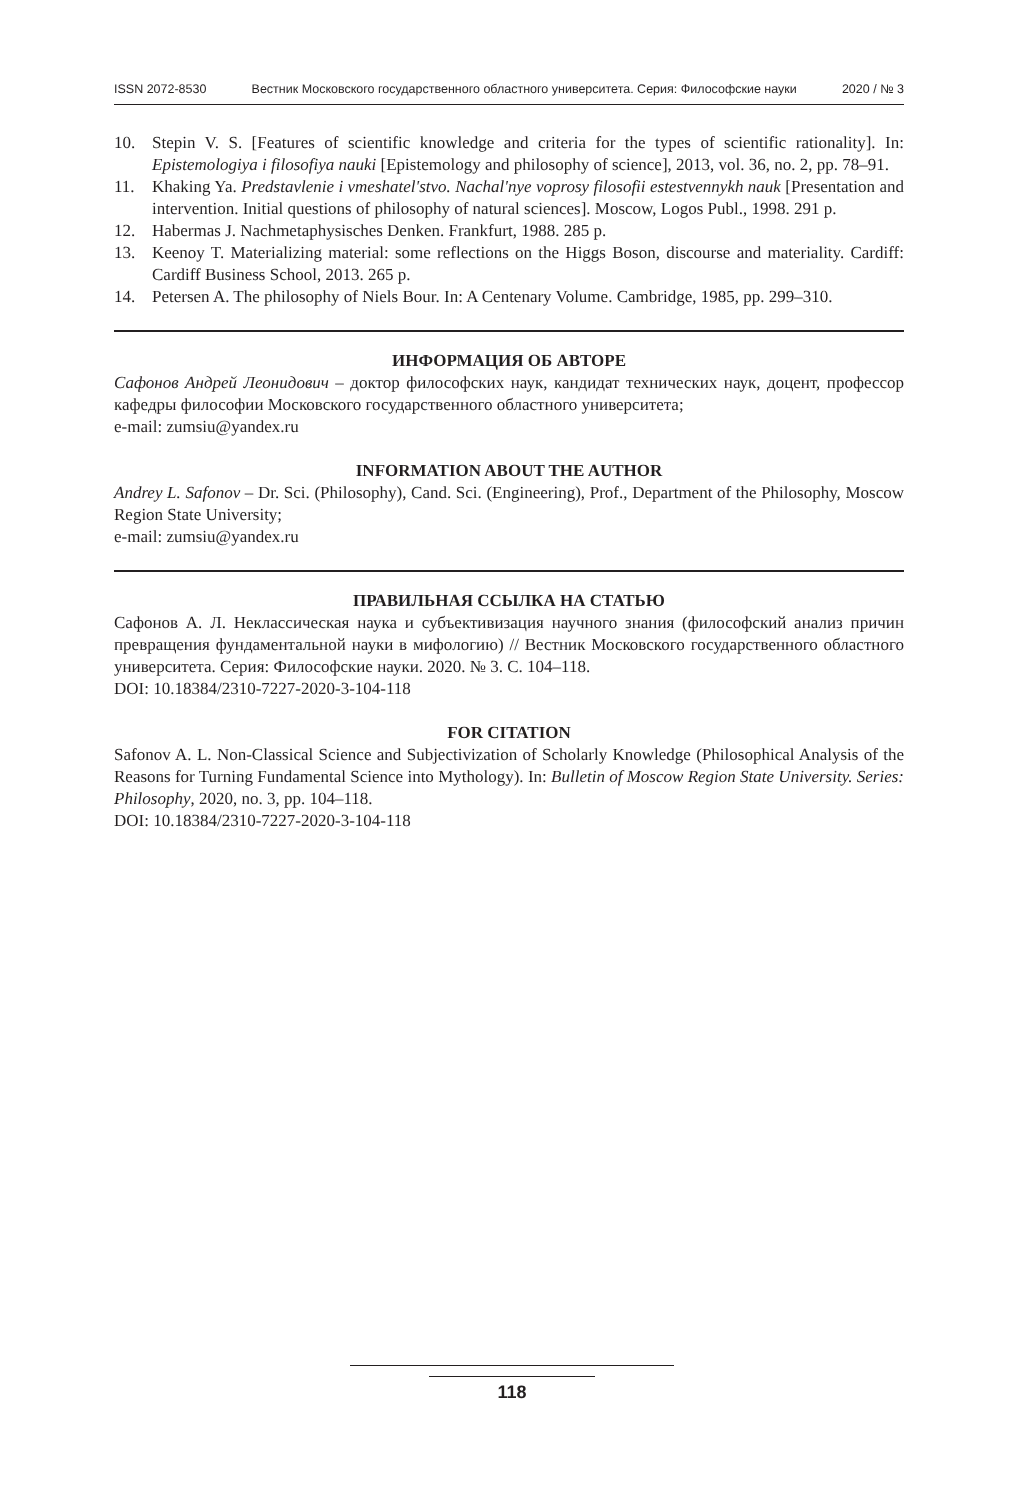ISSN 2072-8530 Вестник Московского государственного областного университета. Серия: Философские науки 2020 / № 3
10. Stepin V. S. [Features of scientific knowledge and criteria for the types of scientific rationality]. In: Epistemologiya i filosofiya nauki [Epistemology and philosophy of science], 2013, vol. 36, no. 2, pp. 78–91.
11. Khaking Ya. Predstavlenie i vmeshatel'stvo. Nachal'nye voprosy filosofii estestvennykh nauk [Presentation and intervention. Initial questions of philosophy of natural sciences]. Moscow, Logos Publ., 1998. 291 p.
12. Habermas J. Nachmetaphysisches Denken. Frankfurt, 1988. 285 p.
13. Keenoy T. Materializing material: some reflections on the Higgs Boson, discourse and materiality. Cardiff: Cardiff Business School, 2013. 265 p.
14. Petersen A. The philosophy of Niels Bour. In: A Centenary Volume. Cambridge, 1985, pp. 299–310.
ИНФОРМАЦИЯ ОБ АВТОРЕ
Сафонов Андрей Леонидович – доктор философских наук, кандидат технических наук, доцент, профессор кафедры философии Московского государственного областного университета;
e-mail: zumsiu@yandex.ru
INFORMATION ABOUT THE AUTHOR
Andrey L. Safonov – Dr. Sci. (Philosophy), Cand. Sci. (Engineering), Prof., Department of the Philosophy, Moscow Region State University;
e-mail: zumsiu@yandex.ru
ПРАВИЛЬНАЯ ССЫЛКА НА СТАТЬЮ
Сафонов А. Л. Неклассическая наука и субъективизация научного знания (философский анализ причин превращения фундаментальной науки в мифологию) // Вестник Московского государственного областного университета. Серия: Философские науки. 2020. № 3. С. 104–118.
DOI: 10.18384/2310-7227-2020-3-104-118
FOR CITATION
Safonov A. L. Non-Classical Science and Subjectivization of Scholarly Knowledge (Philosophical Analysis of the Reasons for Turning Fundamental Science into Mythology). In: Bulletin of Moscow Region State University. Series: Philosophy, 2020, no. 3, pp. 104–118.
DOI: 10.18384/2310-7227-2020-3-104-118
118